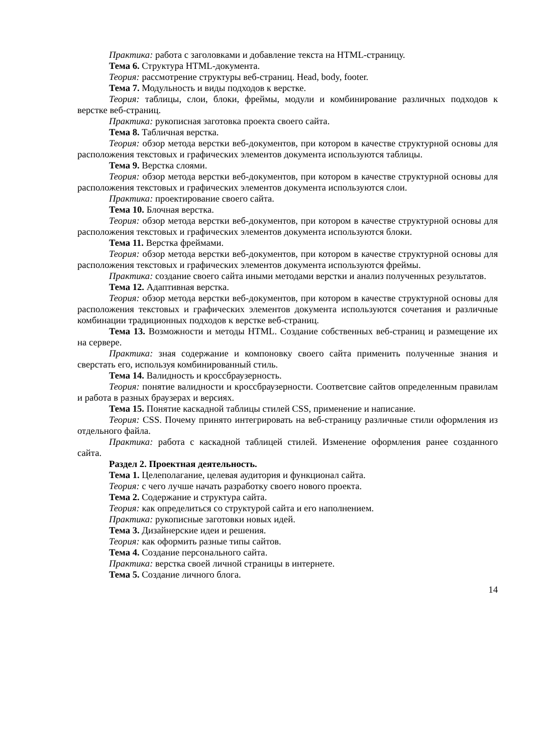Практика: работа с заголовками и добавление текста на HTML-страницу.
Тема 6. Структура HTML-документа.
Теория: рассмотрение структуры веб-страниц. Head, body, footer.
Тема 7. Модульность и виды подходов к верстке.
Теория: таблицы, слои, блоки, фреймы, модули и комбинирование различных подходов к верстке веб-страниц.
Практика: рукописная заготовка проекта своего сайта.
Тема 8. Табличная верстка.
Теория: обзор метода верстки веб-документов, при котором в качестве структурной основы для расположения текстовых и графических элементов документа используются таблицы.
Тема 9. Верстка слоями.
Теория: обзор метода верстки веб-документов, при котором в качестве структурной основы для расположения текстовых и графических элементов документа используются слои.
Практика: проектирование своего сайта.
Тема 10. Блочная верстка.
Теория: обзор метода верстки веб-документов, при котором в качестве структурной основы для расположения текстовых и графических элементов документа используются блоки.
Тема 11. Верстка фреймами.
Теория: обзор метода верстки веб-документов, при котором в качестве структурной основы для расположения текстовых и графических элементов документа используются фреймы.
Практика: создание своего сайта иными методами верстки и анализ полученных результатов.
Тема 12. Адаптивная верстка.
Теория: обзор метода верстки веб-документов, при котором в качестве структурной основы для расположения текстовых и графических элементов документа используются сочетания и различные комбинации традиционных подходов к верстке веб-страниц.
Тема 13. Возможности и методы HTML. Создание собственных веб-страниц и размещение их на сервере.
Практика: зная содержание и компоновку своего сайта применить полученные знания и сверстать его, используя комбинированный стиль.
Тема 14. Валидность и кроссбраузерность.
Теория: понятие валидности и кроссбраузерности. Соответсвие сайтов определенным правилам и работа в разных браузерах и версиях.
Тема 15. Понятие каскадной таблицы стилей CSS, применение и написание.
Теория: CSS. Почему принято интегрировать на веб-страницу различные стили оформления из отдельного файла.
Практика: работа с каскадной таблицей стилей. Изменение оформления ранее созданного сайта.
Раздел 2. Проектная деятельность.
Тема 1. Целеполагание, целевая аудитория и функционал сайта.
Теория: с чего лучше начать разработку своего нового проекта.
Тема 2. Содержание и структура сайта.
Теория: как определиться со структурой сайта и его наполнением.
Практика: рукописные заготовки новых идей.
Тема 3. Дизайнерские идеи и решения.
Теория: как оформить разные типы сайтов.
Тема 4. Создание персонального сайта.
Практика: верстка своей личной страницы в интернете.
Тема 5. Создание личного блога.
14